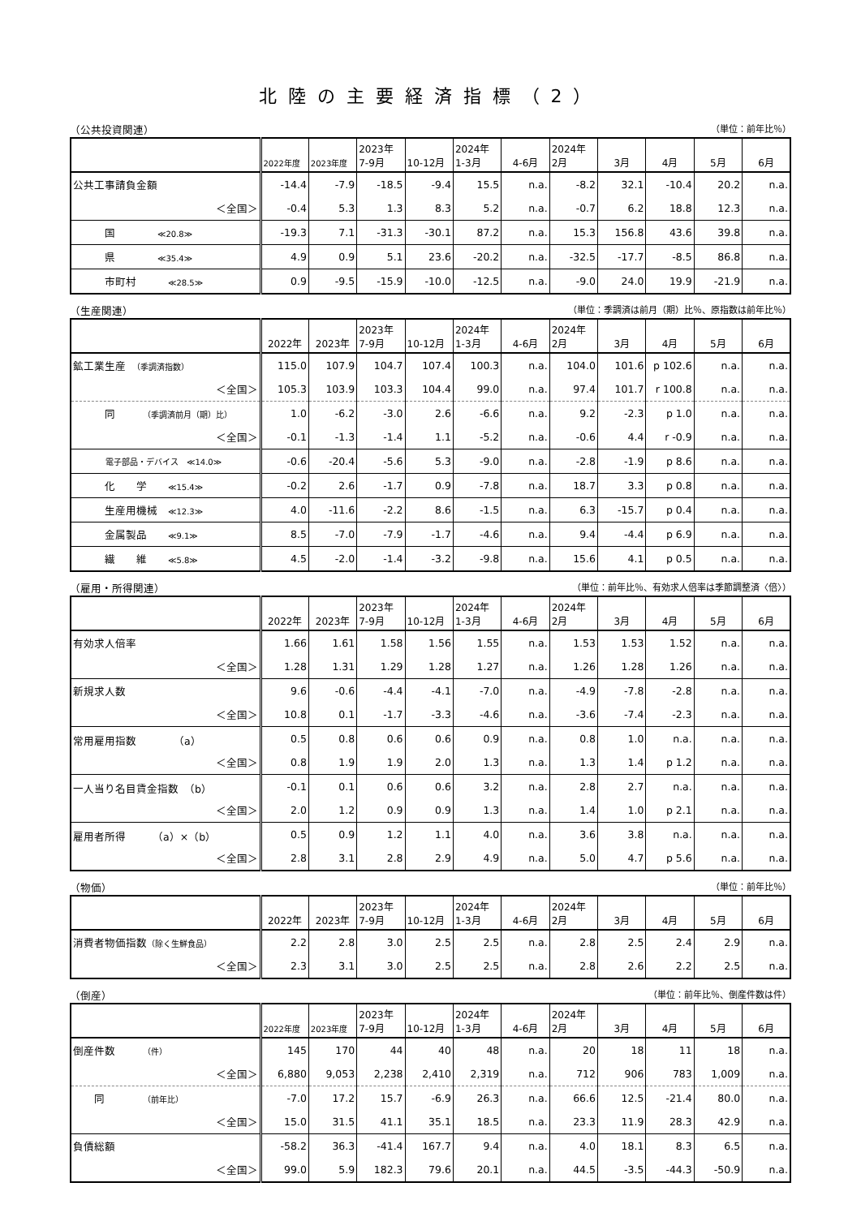北陸の主要経済指標（2）
（公共投資関連） （単位：前年比％）
| | 2022年度 | 2023年度 | 2023年 7-9月 | 10-12月 | 2024年 1-3月 | 4-6月 | 2024年 2月 | 3月 | 4月 | 5月 | 6月 |
| --- | --- | --- | --- | --- | --- | --- | --- | --- | --- | --- | --- |
| 公共工事請負金額 | -14.4 | -7.9 | -18.5 | -9.4 | 15.5 | n.a. | -8.2 | 32.1 | -10.4 | 20.2 | n.a. |
| ＜全国＞ | -0.4 | 5.3 | 1.3 | 8.3 | 5.2 | n.a. | -0.7 | 6.2 | 18.8 | 12.3 | n.a. |
| 国 ≪20.8≫ | -19.3 | 7.1 | -31.3 | -30.1 | 87.2 | n.a. | 15.3 | 156.8 | 43.6 | 39.8 | n.a. |
| 県 ≪35.4≫ | 4.9 | 0.9 | 5.1 | 23.6 | -20.2 | n.a. | -32.5 | -17.7 | -8.5 | 86.8 | n.a. |
| 市町村 ≪28.5≫ | 0.9 | -9.5 | -15.9 | -10.0 | -12.5 | n.a. | -9.0 | 24.0 | 19.9 | -21.9 | n.a. |
（生産関連） （単位：季調済は前月（期）比％、原指数は前年比％）
| | 2022年 | 2023年 | 2023年 7-9月 | 10-12月 | 2024年 1-3月 | 4-6月 | 2024年 2月 | 3月 | 4月 | 5月 | 6月 |
| --- | --- | --- | --- | --- | --- | --- | --- | --- | --- | --- | --- |
| 鉱工業生産 （季調済指数） | 115.0 | 107.9 | 104.7 | 107.4 | 100.3 | n.a. | 104.0 | 101.6 | p 102.6 | n.a. | n.a. |
| ＜全国＞ | 105.3 | 103.9 | 103.3 | 104.4 | 99.0 | n.a. | 97.4 | 101.7 | r 100.8 | n.a. | n.a. |
| 同 （季調済前月（期）比） | 1.0 | -6.2 | -3.0 | 2.6 | -6.6 | n.a. | 9.2 | -2.3 | p 1.0 | n.a. | n.a. |
| ＜全国＞ | -0.1 | -1.3 | -1.4 | 1.1 | -5.2 | n.a. | -0.6 | 4.4 | r -0.9 | n.a. | n.a. |
| 電子部品・デバイス ≪14.0≫ | -0.6 | -20.4 | -5.6 | 5.3 | -9.0 | n.a. | -2.8 | -1.9 | p 8.6 | n.a. | n.a. |
| 化 学 ≪15.4≫ | -0.2 | 2.6 | -1.7 | 0.9 | -7.8 | n.a. | 18.7 | 3.3 | p 0.8 | n.a. | n.a. |
| 生産用機械 ≪12.3≫ | 4.0 | -11.6 | -2.2 | 8.6 | -1.5 | n.a. | 6.3 | -15.7 | p 0.4 | n.a. | n.a. |
| 金属製品 ≪9.1≫ | 8.5 | -7.0 | -7.9 | -1.7 | -4.6 | n.a. | 9.4 | -4.4 | p 6.9 | n.a. | n.a. |
| 繊 維 ≪5.8≫ | 4.5 | -2.0 | -1.4 | -3.2 | -9.8 | n.a. | 15.6 | 4.1 | p 0.5 | n.a. | n.a. |
（雇用・所得関連） （単位：前年比％、有効求人倍率は季節調整済〈倍〉）
| | 2022年 | 2023年 | 2023年 7-9月 | 10-12月 | 2024年 1-3月 | 4-6月 | 2024年 2月 | 3月 | 4月 | 5月 | 6月 |
| --- | --- | --- | --- | --- | --- | --- | --- | --- | --- | --- | --- |
| 有効求人倍率 | 1.66 | 1.61 | 1.58 | 1.56 | 1.55 | n.a. | 1.53 | 1.53 | 1.52 | n.a. | n.a. |
| ＜全国＞ | 1.28 | 1.31 | 1.29 | 1.28 | 1.27 | n.a. | 1.26 | 1.28 | 1.26 | n.a. | n.a. |
| 新規求人数 | 9.6 | -0.6 | -4.4 | -4.1 | -7.0 | n.a. | -4.9 | -7.8 | -2.8 | n.a. | n.a. |
| ＜全国＞ | 10.8 | 0.1 | -1.7 | -3.3 | -4.6 | n.a. | -3.6 | -7.4 | -2.3 | n.a. | n.a. |
| 常用雇用指数 （a） | 0.5 | 0.8 | 0.6 | 0.6 | 0.9 | n.a. | 0.8 | 1.0 | n.a. | n.a. | n.a. |
| ＜全国＞ | 0.8 | 1.9 | 1.9 | 2.0 | 1.3 | n.a. | 1.3 | 1.4 | p 1.2 | n.a. | n.a. |
| 一人当り名目賃金指数 （b） | -0.1 | 0.1 | 0.6 | 0.6 | 3.2 | n.a. | 2.8 | 2.7 | n.a. | n.a. | n.a. |
| ＜全国＞ | 2.0 | 1.2 | 0.9 | 0.9 | 1.3 | n.a. | 1.4 | 1.0 | p 2.1 | n.a. | n.a. |
| 雇用者所得 （a）×（b） | 0.5 | 0.9 | 1.2 | 1.1 | 4.0 | n.a. | 3.6 | 3.8 | n.a. | n.a. | n.a. |
| ＜全国＞ | 2.8 | 3.1 | 2.8 | 2.9 | 4.9 | n.a. | 5.0 | 4.7 | p 5.6 | n.a. | n.a. |
（物価） （単位：前年比％）
| | 2022年 | 2023年 | 2023年 7-9月 | 10-12月 | 2024年 1-3月 | 4-6月 | 2024年 2月 | 3月 | 4月 | 5月 | 6月 |
| --- | --- | --- | --- | --- | --- | --- | --- | --- | --- | --- | --- |
| 消費者物価指数 （除く生鮮食品） | 2.2 | 2.8 | 3.0 | 2.5 | 2.5 | n.a. | 2.8 | 2.5 | 2.4 | 2.9 | n.a. |
| ＜全国＞ | 2.3 | 3.1 | 3.0 | 2.5 | 2.5 | n.a. | 2.8 | 2.6 | 2.2 | 2.5 | n.a. |
（倒産） （単位：前年比％、倒産件数は件）
| | 2022年度 | 2023年度 | 2023年 7-9月 | 10-12月 | 2024年 1-3月 | 4-6月 | 2024年 2月 | 3月 | 4月 | 5月 | 6月 |
| --- | --- | --- | --- | --- | --- | --- | --- | --- | --- | --- | --- |
| 倒産件数 （件） | 145 | 170 | 44 | 40 | 48 | n.a. | 20 | 18 | 11 | 18 | n.a. |
| ＜全国＞ | 6,880 | 9,053 | 2,238 | 2,410 | 2,319 | n.a. | 712 | 906 | 783 | 1,009 | n.a. |
| 同 （前年比） | -7.0 | 17.2 | 15.7 | -6.9 | 26.3 | n.a. | 66.6 | 12.5 | -21.4 | 80.0 | n.a. |
| ＜全国＞ | 15.0 | 31.5 | 41.1 | 35.1 | 18.5 | n.a. | 23.3 | 11.9 | 28.3 | 42.9 | n.a. |
| 負債総額 | -58.2 | 36.3 | -41.4 | 167.7 | 9.4 | n.a. | 4.0 | 18.1 | 8.3 | 6.5 | n.a. |
| ＜全国＞ | 99.0 | 5.9 | 182.3 | 79.6 | 20.1 | n.a. | 44.5 | -3.5 | -44.3 | -50.9 | n.a. |